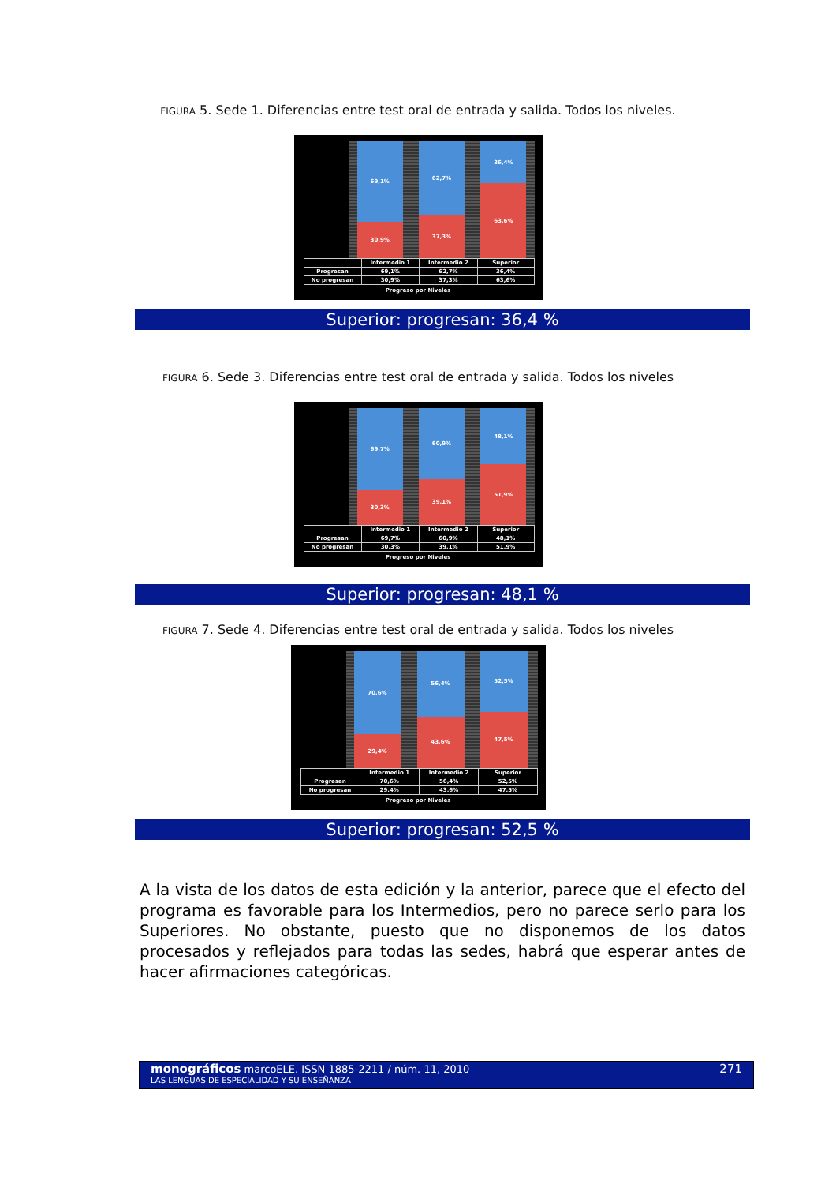FIGURA 5. Sede 1. Diferencias entre test oral de entrada y salida. Todos los niveles.
69,1%
30,9%
62,7%
37,3%
36,4%
63,6%
| | Intermedio 1 | Intermedio 2 | Superior |
| --- | --- | --- | --- |
| Progresan | 69,1% | 62,7% | 36,4% |
| No progresan | 30,9% | 37,3% | 63,6% |
Progreso por Niveles
Superior: progresan: 36,4 %
FIGURA 6. Sede 3. Diferencias entre test oral de entrada y salida. Todos los niveles
69,7%
30,3%
60,9%
39,1%
48,1%
51,9%
| | Intermedio 1 | Intermedio 2 | Superior |
| --- | --- | --- | --- |
| Progresan | 69,7% | 60,9% | 48,1% |
| No progresan | 30,3% | 39,1% | 51,9% |
Progreso por Niveles
Superior: progresan: 48,1 %
FIGURA 7. Sede 4. Diferencias entre test oral de entrada y salida. Todos los niveles
70,6%
29,4%
56,4%
43,6%
52,5%
47,5%
| | Intermedio 1 | Intermedio 2 | Superior |
| --- | --- | --- | --- |
| Progresan | 70,6% | 56,4% | 52,5% |
| No progresan | 29,4% | 43,6% | 47,5% |
Progreso por Niveles
Superior: progresan: 52,5 %
A la vista de los datos de esta edición y la anterior, parece que el efecto del programa es favorable para los Intermedios, pero no parece serlo para los Superiores. No obstante, puesto que no disponemos de los datos procesados y reflejados para todas las sedes, habrá que esperar antes de hacer afirmaciones categóricas.
monográficos marcoELE. ISSN 1885-2211 / núm. 11, 2010
LAS LENGUAS DE ESPECIALIDAD Y SU ENSEÑANZA
271